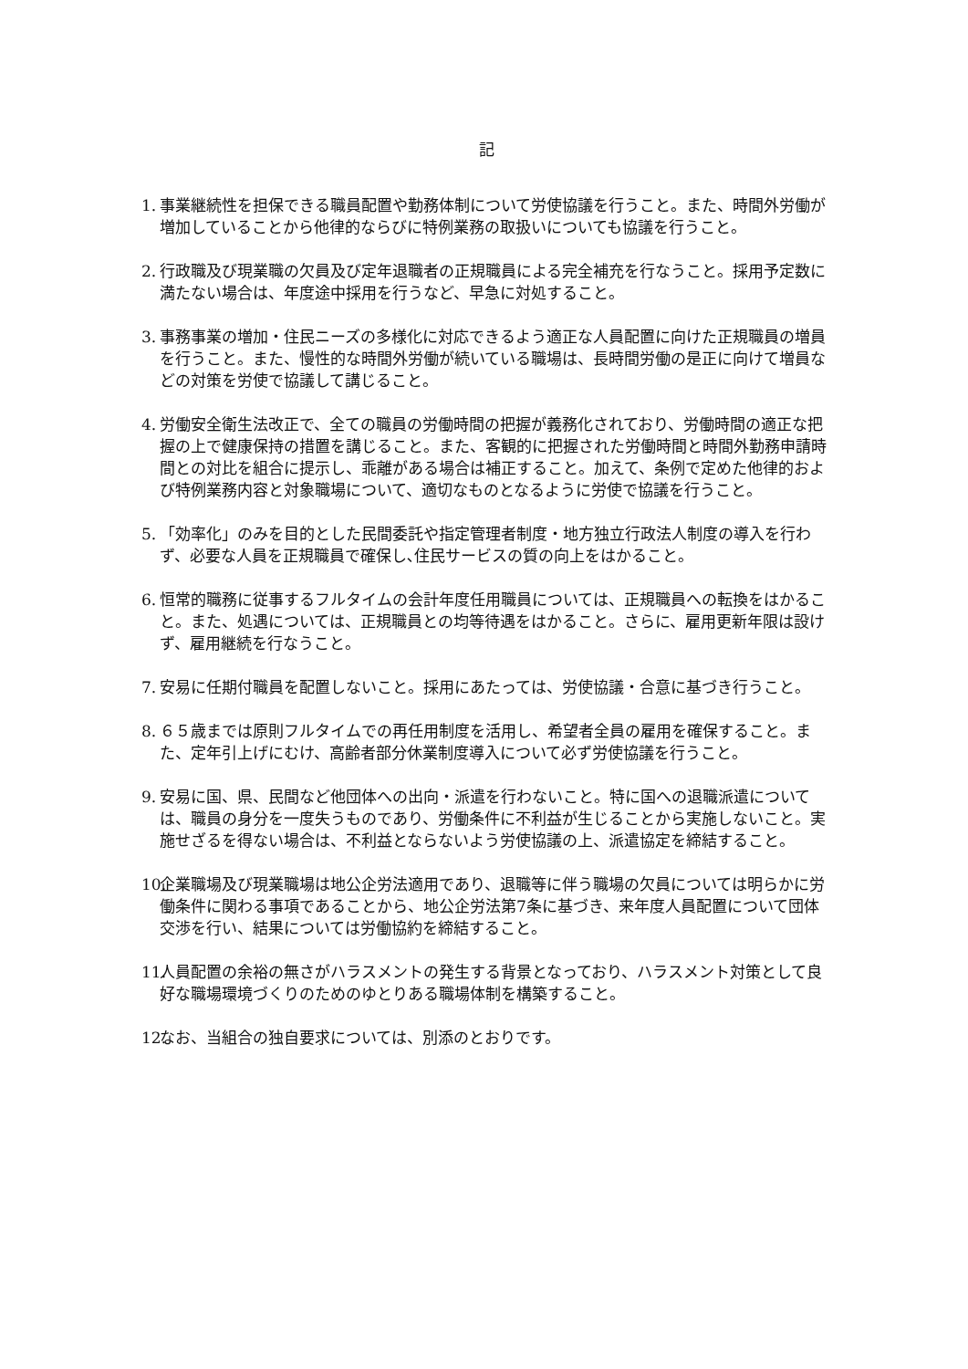記
1. 事業継続性を担保できる職員配置や勤務体制について労使協議を行うこと。また、時間外労働が増加していることから他律的ならびに特例業務の取扱いについても協議を行うこと。
2. 行政職及び現業職の欠員及び定年退職者の正規職員による完全補充を行なうこと。採用予定数に満たない場合は、年度途中採用を行うなど、早急に対処すること。
3. 事務事業の増加・住民ニーズの多様化に対応できるよう適正な人員配置に向けた正規職員の増員を行うこと。また、慢性的な時間外労働が続いている職場は、長時間労働の是正に向けて増員などの対策を労使で協議して講じること。
4. 労働安全衛生法改正で、全ての職員の労働時間の把握が義務化されており、労働時間の適正な把握の上で健康保持の措置を講じること。また、客観的に把握された労働時間と時間外勤務申請時間との対比を組合に提示し、乖離がある場合は補正すること。加えて、条例で定めた他律的および特例業務内容と対象職場について、適切なものとなるように労使で協議を行うこと。
5. 「効率化」のみを目的とした民間委託や指定管理者制度・地方独立行政法人制度の導入を行わず、必要な人員を正規職員で確保し､住民サービスの質の向上をはかること。
6. 恒常的職務に従事するフルタイムの会計年度任用職員については、正規職員への転換をはかること。また、処遇については、正規職員との均等待遇をはかること。さらに、雇用更新年限は設けず、雇用継続を行なうこと。
7. 安易に任期付職員を配置しないこと。採用にあたっては、労使協議・合意に基づき行うこと。
8. ６５歳までは原則フルタイムでの再任用制度を活用し、希望者全員の雇用を確保すること。また、定年引上げにむけ、高齢者部分休業制度導入について必ず労使協議を行うこと。
9. 安易に国、県、民間など他団体への出向・派遣を行わないこと。特に国への退職派遣については、職員の身分を一度失うものであり、労働条件に不利益が生じることから実施しないこと。実施せざるを得ない場合は、不利益とならないよう労使協議の上、派遣協定を締結すること。
10. 企業職場及び現業職場は地公企労法適用であり、退職等に伴う職場の欠員については明らかに労働条件に関わる事項であることから、地公企労法第7条に基づき、来年度人員配置について団体交渉を行い、結果については労働協約を締結すること。
11. 人員配置の余裕の無さがハラスメントの発生する背景となっており、ハラスメント対策として良好な職場環境づくりのためのゆとりある職場体制を構築すること。
12. なお、当組合の独自要求については、別添のとおりです。